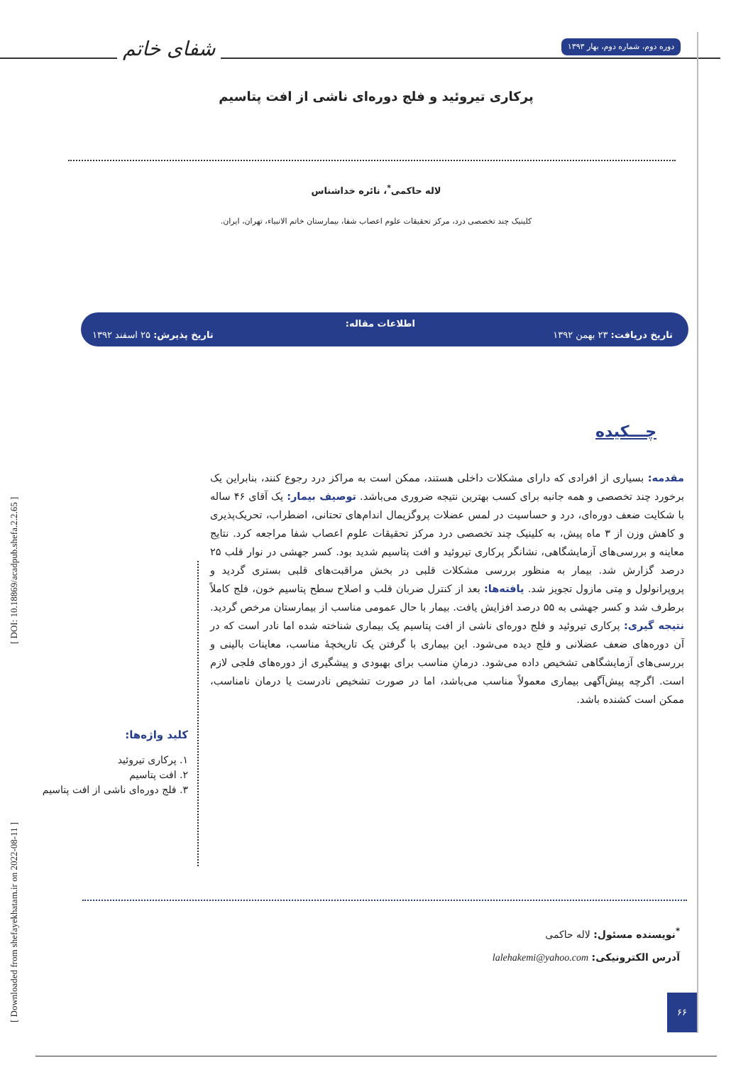دوره دوم، شماره دوم، بهار ۱۳۹۳
شفای خاتم
پرکاری تیروئید و فلج دوره‌ای ناشی از افت پتاسیم
لاله حاکمی<sup>*</sup>، نائره خداشناس
کلینیک چند تخصصی درد، مرکز تحقیقات علوم اعصاب شفا، بیمارستان خاتم الانبیاء، تهران، ایران.
تاریخ دریافت: ۲۳ بهمن ۱۳۹۲
اطلاعات مقاله:
تاریخ پذیرش: ۲۵ اسفند ۱۳۹۲
چـــکیده
مقدمه: بسیاری از افرادی که دارای مشکلات داخلی هستند، ممکن است به مراکز درد رجوع کنند، بنابراین یک برخورد چند تخصصی و همه جانبه برای کسب بهترین نتیجه ضروری می‌باشد. توصیف بیمار: یک آقای ۴۶ ساله با شکایت ضعف دوره‌ای، درد و حساسیت در لمس عضلات پروگزیمال اندام‌های تحتانی، اضطراب، تحریک‌پذیری و کاهش وزن از ۳ ماه پیش، به کلینیک چند تخصصی درد مرکز تحقیقات علوم اعصاب شفا مراجعه کرد. نتایج معاینه و بررسی‌های آزمایشگاهی، نشانگر پرکاری تیروئید و افت پتاسیم شدید بود. کسر جهشی در نوار قلب ۲۵ درصد گزارش شد. بیمار به منظور بررسی مشکلات قلبی در بخش مراقبت‌های قلبی بستری گردید و پروپرانولول و مِتی مازول تجویز شد. یافته‌ها: بعد از کنترل ضربان قلب و اصلاح سطح پتاسیم خون، فلج کاملاً برطرف شد و کسر جهشی به ۵۵ درصد افزایش یافت. بیمار با حال عمومی مناسب از بیمارستان مرخص گردید. نتیجه گیری: پرکاری تیروئید و فلج دوره‌ای ناشی از افت پتاسیم یک بیماری شناخته شده اما نادر است که در آن دوره‌های ضعف عضلانی و فلج دیده می‌شود. این بیماری با گرفتن یک تاریخچهٔ مناسب، معاینات بالینی و بررسی‌های آزمایشگاهی تشخیص داده می‌شود. درمانِ مناسب برای بهبودی و پیشگیری از دوره‌های فلجی لازم است. اگرچه پیش‌آگهی بیماری معمولاً مناسب می‌باشد، اما در صورت تشخیص نادرست یا درمان نامناسب، ممکن است کشنده باشد.
کلید واژه‌ها:
۱. پرکاری تیروئید
۲. افت پتاسیم
۳. فلج دوره‌ای ناشی از افت پتاسیم
[ Downloaded from shefayekhatam.ir on 2022-08-11 ] [ DOI: 10.18869/acadpub.shefa.2.2.65 ]
<sup>*</sup> نویسنده مسئول: لاله حاکمی
آدرس الکترونیکی: lalehakemi@yahoo.com
۶۶